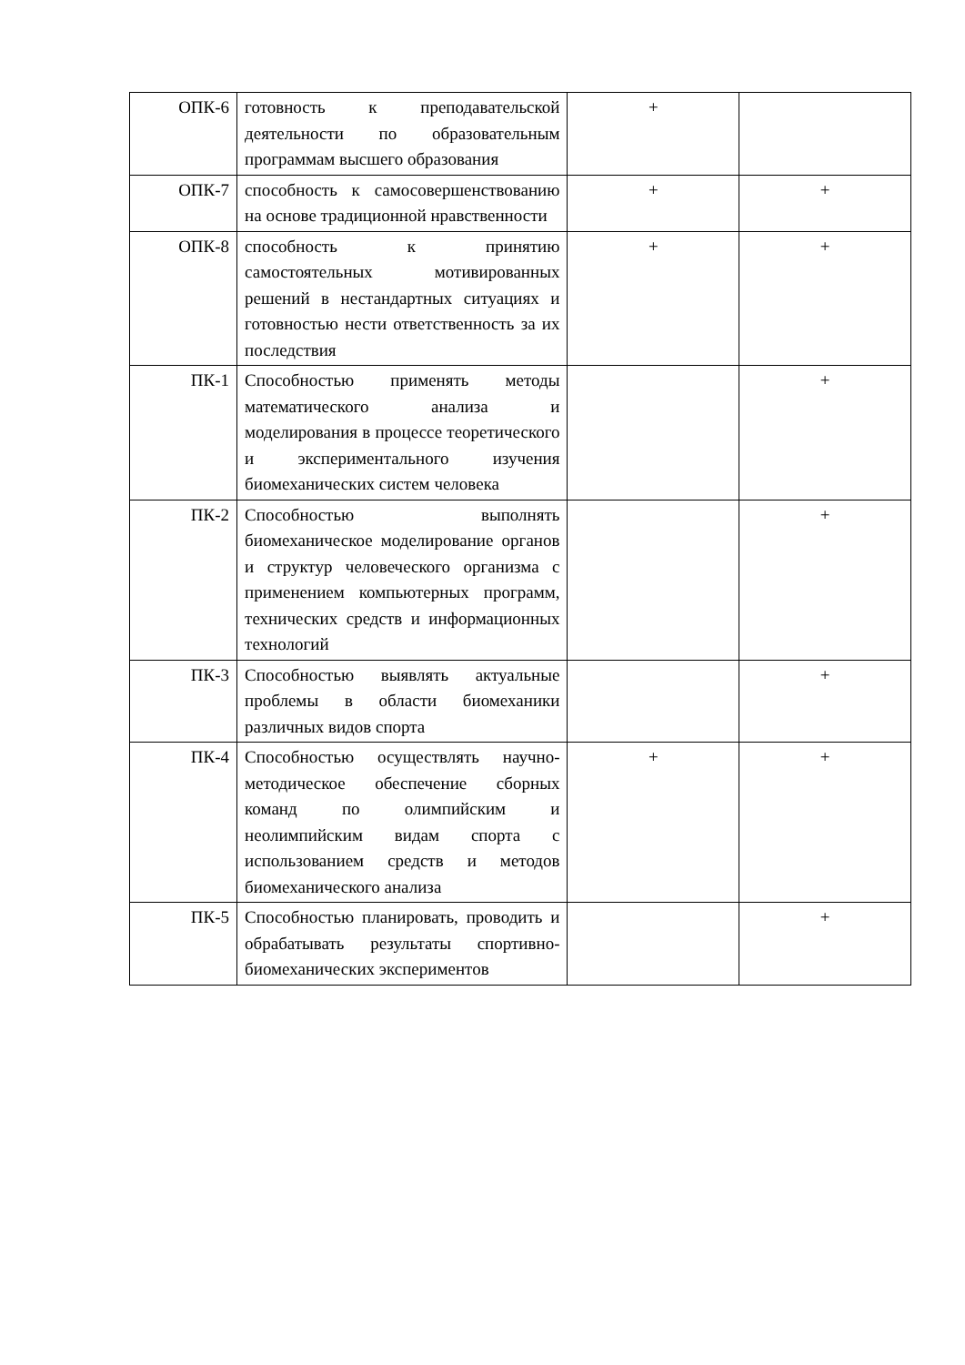| ОПК-6 | готовность к преподавательской деятельности по образовательным программам высшего образования | + | |
| ОПК-7 | способность к самосовершенствованию на основе традиционной нравственности | + | + |
| ОПК-8 | способность к принятию самостоятельных мотивированных решений в нестандартных ситуациях и готовностью нести ответственность за их последствия | + | + |
| ПК-1 | Способностью применять методы математического анализа и моделирования в процессе теоретического и экспериментального изучения биомеханических систем человека | | + |
| ПК-2 | Способностью выполнять биомеханическое моделирование органов и структур человеческого организма с применением компьютерных программ, технических средств и информационных технологий | | + |
| ПК-3 | Способностью выявлять актуальные проблемы в области биомеханики различных видов спорта | | + |
| ПК-4 | Способностью осуществлять научно-методическое обеспечение сборных команд по олимпийским и неолимпийским видам спорта с использованием средств и методов биомеханического анализа | + | + |
| ПК-5 | Способностью планировать, проводить и обрабатывать результаты спортивно-биомеханических экспериментов | | + |